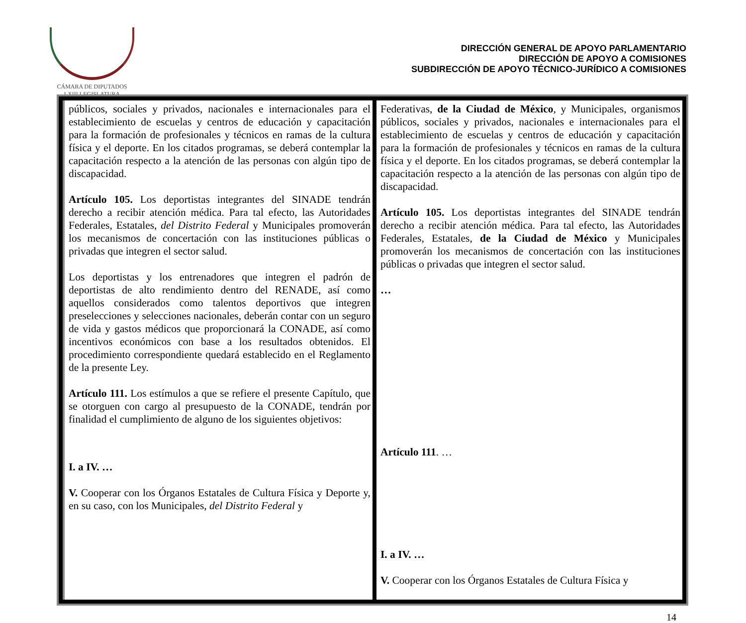CÁMARA DE DIPUTADOS
LXIII LEGISLATURA
DIRECCIÓN GENERAL DE APOYO PARLAMENTARIO
DIRECCIÓN DE APOYO A COMISIONES
SUBDIRECCIÓN DE APOYO TÉCNICO-JURÍDICO A COMISIONES
| públicos, sociales y privados, nacionales e internacionales para el establecimiento de escuelas y centros de educación y capacitación para la formación de profesionales y técnicos en ramas de la cultura física y el deporte. En los citados programas, se deberá contemplar la capacitación respecto a la atención de las personas con algún tipo de discapacidad. Artículo 105. Los deportistas integrantes del SINADE tendrán derecho a recibir atención médica. Para tal efecto, las Autoridades Federales, Estatales, del Distrito Federal y Municipales promoverán los mecanismos de concertación con las instituciones públicas o privadas que integren el sector salud. Los deportistas y los entrenadores que integren el padrón de deportistas de alto rendimiento dentro del RENADE, así como aquellos considerados como talentos deportivos que integren preselecciones y selecciones nacionales, deberán contar con un seguro de vida y gastos médicos que proporcionará la CONADE, así como incentivos económicos con base a los resultados obtenidos. El procedimiento correspondiente quedará establecido en el Reglamento de la presente Ley. Artículo 111. Los estímulos a que se refiere el presente Capítulo, que se otorguen con cargo al presupuesto de la CONADE, tendrán por finalidad el cumplimiento de alguno de los siguientes objetivos: I. a IV. … V. Cooperar con los Órganos Estatales de Cultura Física y Deporte y, en su caso, con los Municipales, del Distrito Federal y | Federativas, de la Ciudad de México , y Municipales, organismos públicos, sociales y privados, nacionales e internacionales para el establecimiento de escuelas y centros de educación y capacitación para la formación de profesionales y técnicos en ramas de la cultura física y el deporte. En los citados programas, se deberá contemplar la capacitación respecto a la atención de las personas con algún tipo de discapacidad. Artículo 105. Los deportistas integrantes del SINADE tendrán derecho a recibir atención médica. Para tal efecto, las Autoridades Federales, Estatales, de la Ciudad de México y Municipales promoverán los mecanismos de concertación con las instituciones públicas o privadas que integren el sector salud. … Artículo 111 . … I. a IV. … V. Cooperar con los Órganos Estatales de Cultura Física y |
14